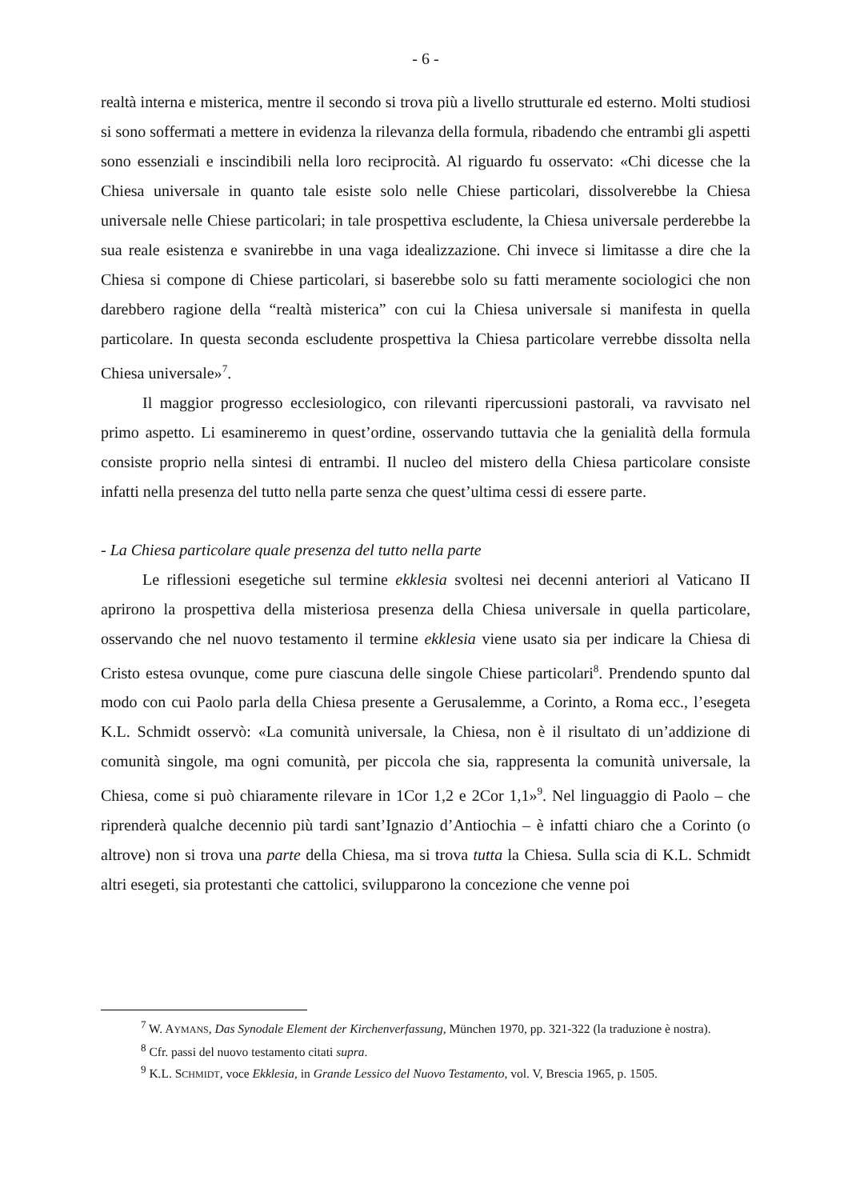- 6 -
realtà interna e misterica, mentre il secondo si trova più a livello strutturale ed esterno. Molti studiosi si sono soffermati a mettere in evidenza la rilevanza della formula, ribadendo che entrambi gli aspetti sono essenziali e inscindibili nella loro reciprocità. Al riguardo fu osservato: «Chi dicesse che la Chiesa universale in quanto tale esiste solo nelle Chiese particolari, dissolverebbe la Chiesa universale nelle Chiese particolari; in tale prospettiva escludente, la Chiesa universale perderebbe la sua reale esistenza e svanirebbe in una vaga idealizzazione. Chi invece si limitasse a dire che la Chiesa si compone di Chiese particolari, si baserebbe solo su fatti meramente sociologici che non darebbero ragione della “realtà misterica” con cui la Chiesa universale si manifesta in quella particolare. In questa seconda escludente prospettiva la Chiesa particolare verrebbe dissolta nella Chiesa universale»<sup>7</sup>.
Il maggior progresso ecclesiologico, con rilevanti ripercussioni pastorali, va ravvisato nel primo aspetto. Li esamineremo in quest’ordine, osservando tuttavia che la genialità della formula consiste proprio nella sintesi di entrambi. Il nucleo del mistero della Chiesa particolare consiste infatti nella presenza del tutto nella parte senza che quest’ultima cessi di essere parte.
- La Chiesa particolare quale presenza del tutto nella parte
Le riflessioni esegetiche sul termine ekklesia svoltesi nei decenni anteriori al Vaticano II aprirono la prospettiva della misteriosa presenza della Chiesa universale in quella particolare, osservando che nel nuovo testamento il termine ekklesia viene usato sia per indicare la Chiesa di Cristo estesa ovunque, come pure ciascuna delle singole Chiese particolari<sup>8</sup>. Prendendo spunto dal modo con cui Paolo parla della Chiesa presente a Gerusalemme, a Corinto, a Roma ecc., l’esegeta K.L. Schmidt osservò: «La comunità universale, la Chiesa, non è il risultato di un’addizione di comunità singole, ma ogni comunità, per piccola che sia, rappresenta la comunità universale, la Chiesa, come si può chiaramente rilevare in 1Cor 1,2 e 2Cor 1,1»<sup>9</sup>. Nel linguaggio di Paolo – che riprenderà qualche decennio più tardi sant’Ignazio d’Antiochia – è infatti chiaro che a Corinto (o altrove) non si trova una parte della Chiesa, ma si trova tutta la Chiesa. Sulla scia di K.L. Schmidt altri esegeti, sia protestanti che cattolici, svilupparono la concezione che venne poi
<sup>7</sup> W. AYMANS, Das Synodale Element der Kirchenverfassung, München 1970, pp. 321-322 (la traduzione è nostra).
<sup>8</sup> Cfr. passi del nuovo testamento citati supra.
<sup>9</sup> K.L. SCHMIDT, voce Ekklesia, in Grande Lessico del Nuovo Testamento, vol. V, Brescia 1965, p. 1505.